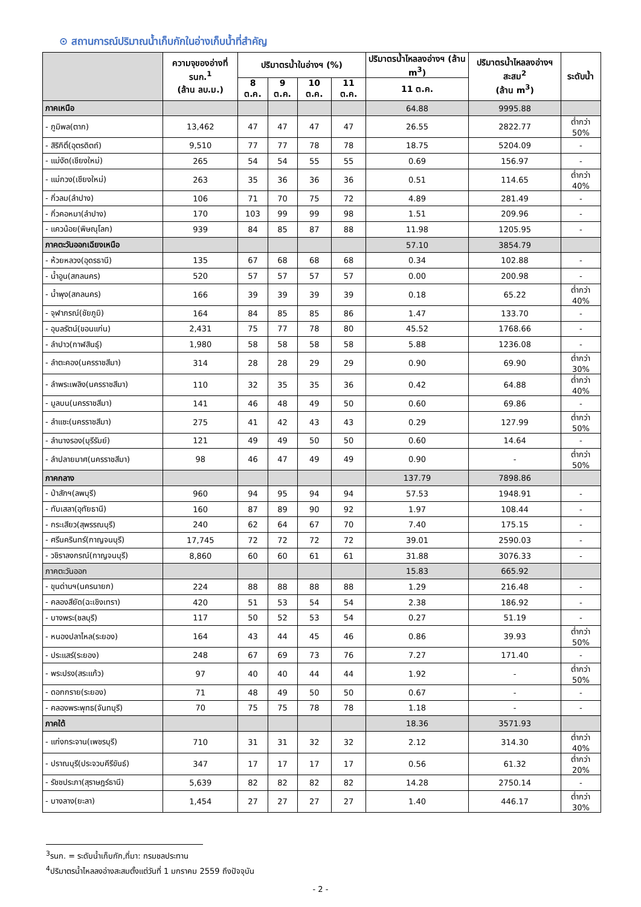⊙ สถานการณ์ปริมาณน้ำเก็บกักในอ่างเก็บน้ำที่สำคัญ
| | ความจุของอ่างที่ รนก.<sup>1</sup> (ล้าน ลบ.ม.) | ปริมาตรน้ำในอ่างฯ (%) | | | | ปริมาตรน้ำไหลลงอ่างฯ (ล้าน m<sup>3</sup>) | ปริมาตรน้ำไหลลงอ่างฯ สะสม<sup>2</sup> (ล้าน m<sup>3</sup>) | ระดับน้ำ |
| --- | --- | --- | --- | --- | --- | --- | --- | --- |
| | | 8 ต.ค. | 9 ต.ค. | 10 ต.ค. | 11 ต.ค. | 11 ต.ค. | | |
| ภาคเหนือ | | | | | | 64.88 | 9995.88 | |
| - ภูมิพล(ตาก) | 13,462 | 47 | 47 | 47 | 47 | 26.55 | 2822.77 | ต่ำกว่า 50% |
| - สิริกิติ์(อุตรดิตถ์) | 9,510 | 77 | 77 | 78 | 78 | 18.75 | 5204.09 | - |
| - แม่งัด(เชียงใหม่) | 265 | 54 | 54 | 55 | 55 | 0.69 | 156.97 | - |
| - แม่กวง(เชียงใหม่) | 263 | 35 | 36 | 36 | 36 | 0.51 | 114.65 | ต่ำกว่า 40% |
| - กิ่วลม(ลำปาง) | 106 | 71 | 70 | 75 | 72 | 4.89 | 281.49 | - |
| - กิ่วคอหมา(ลำปาง) | 170 | 103 | 99 | 99 | 98 | 1.51 | 209.96 | - |
| - แควน้อย(พิษณุโลก) | 939 | 84 | 85 | 87 | 88 | 11.98 | 1205.95 | - |
| ภาคตะวันออกเฉียงเหนือ | | | | | | 57.10 | 3854.79 | |
| - ห้วยหลวง(อุดรธานี) | 135 | 67 | 68 | 68 | 68 | 0.34 | 102.88 | - |
| - น้ำอูน(สกลนคร) | 520 | 57 | 57 | 57 | 57 | 0.00 | 200.98 | - |
| - น้ำพุง(สกลนคร) | 166 | 39 | 39 | 39 | 39 | 0.18 | 65.22 | ต่ำกว่า 40% |
| - จุฬาภรณ์(ชัยภูมิ) | 164 | 84 | 85 | 85 | 86 | 1.47 | 133.70 | - |
| - อุบลรัตน์(ขอนแก่น) | 2,431 | 75 | 77 | 78 | 80 | 45.52 | 1768.66 | - |
| - ลำปาว(กาฬสินธุ์) | 1,980 | 58 | 58 | 58 | 58 | 5.88 | 1236.08 | - |
| - ลำตะคอง(นครราชสีมา) | 314 | 28 | 28 | 29 | 29 | 0.90 | 69.90 | ต่ำกว่า 30% |
| - ลำพระเพลิง(นครราชสีมา) | 110 | 32 | 35 | 35 | 36 | 0.42 | 64.88 | ต่ำกว่า 40% |
| - มูลบน(นครราชสีมา) | 141 | 46 | 48 | 49 | 50 | 0.60 | 69.86 | - |
| - ลำแซะ(นครราชสีมา) | 275 | 41 | 42 | 43 | 43 | 0.29 | 127.99 | ต่ำกว่า 50% |
| - ลำนางรอง(บุรีรัมย์) | 121 | 49 | 49 | 50 | 50 | 0.60 | 14.64 | - |
| - ลำปลายมาศ(นครราชสีมา) | 98 | 46 | 47 | 49 | 49 | 0.90 | - | ต่ำกว่า 50% |
| ภาคกลาง | | | | | | 137.79 | 7898.86 | |
| - ป่าสักฯ(ลพบุรี) | 960 | 94 | 95 | 94 | 94 | 57.53 | 1948.91 | - |
| - ทับเสลา(อุทัยธานี) | 160 | 87 | 89 | 90 | 92 | 1.97 | 108.44 | - |
| - กระเสียว(สุพรรณบุรี) | 240 | 62 | 64 | 67 | 70 | 7.40 | 175.15 | - |
| - ศรีนครินทร์(กาญจนบุรี) | 17,745 | 72 | 72 | 72 | 72 | 39.01 | 2590.03 | - |
| - วชิราลงกรณ์(กาญจนบุรี) | 8,860 | 60 | 60 | 61 | 61 | 31.88 | 3076.33 | - |
| ภาคตะวันออก | | | | | | 15.83 | 665.92 | |
| - ขุนด่านฯ(นครนายก) | 224 | 88 | 88 | 88 | 88 | 1.29 | 216.48 | - |
| - คลองสียัด(ฉะเชิงเทรา) | 420 | 51 | 53 | 54 | 54 | 2.38 | 186.92 | - |
| - บางพระ(ชลบุรี) | 117 | 50 | 52 | 53 | 54 | 0.27 | 51.19 | - |
| - หนองปลาไหล(ระยอง) | 164 | 43 | 44 | 45 | 46 | 0.86 | 39.93 | ต่ำกว่า 50% |
| - ประแสร์(ระยอง) | 248 | 67 | 69 | 73 | 76 | 7.27 | 171.40 | - |
| - พระปรง(สระแก้ว) | 97 | 40 | 40 | 44 | 44 | 1.92 | - | ต่ำกว่า 50% |
| - ดอกกราย(ระยอง) | 71 | 48 | 49 | 50 | 50 | 0.67 | - | - |
| - คลองพระพุทธ(จันทบุรี) | 70 | 75 | 75 | 78 | 78 | 1.18 | - | - |
| ภาคใต้ | | | | | | 18.36 | 3571.93 | |
| - แก่งกระจาน(เพชรบุรี) | 710 | 31 | 31 | 32 | 32 | 2.12 | 314.30 | ต่ำกว่า 40% |
| - ปราณบุรี(ประจวบคีรีขันธ์) | 347 | 17 | 17 | 17 | 17 | 0.56 | 61.32 | ต่ำกว่า 20% |
| - รัชชประภา(สุราษฎร์ธานี) | 5,639 | 82 | 82 | 82 | 82 | 14.28 | 2750.14 | - |
| - บางลาง(ยะลา) | 1,454 | 27 | 27 | 27 | 27 | 1.40 | 446.17 | ต่ำกว่า 30% |
<sup>3</sup> รนก. = ระดับน้ำเก็บกัก,ที่มา: กรมชลประทาน
<sup>4</sup> ปริมาตรน้ำไหลลงอ่างสะสมตั้งแต่วันที่ 1 มกราคม 2559 ถึงปัจจุบัน
- 2 -